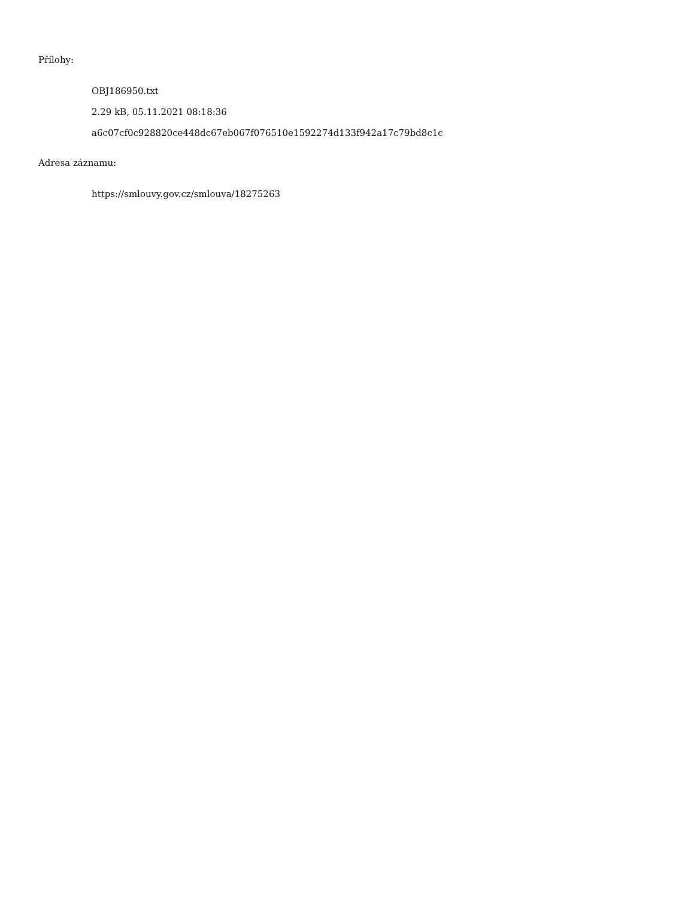Přílohy:
OBJ186950.txt
2.29 kB, 05.11.2021 08:18:36
a6c07cf0c928820ce448dc67eb067f076510e1592274d133f942a17c79bd8c1c
Adresa záznamu:
https://smlouvy.gov.cz/smlouva/18275263